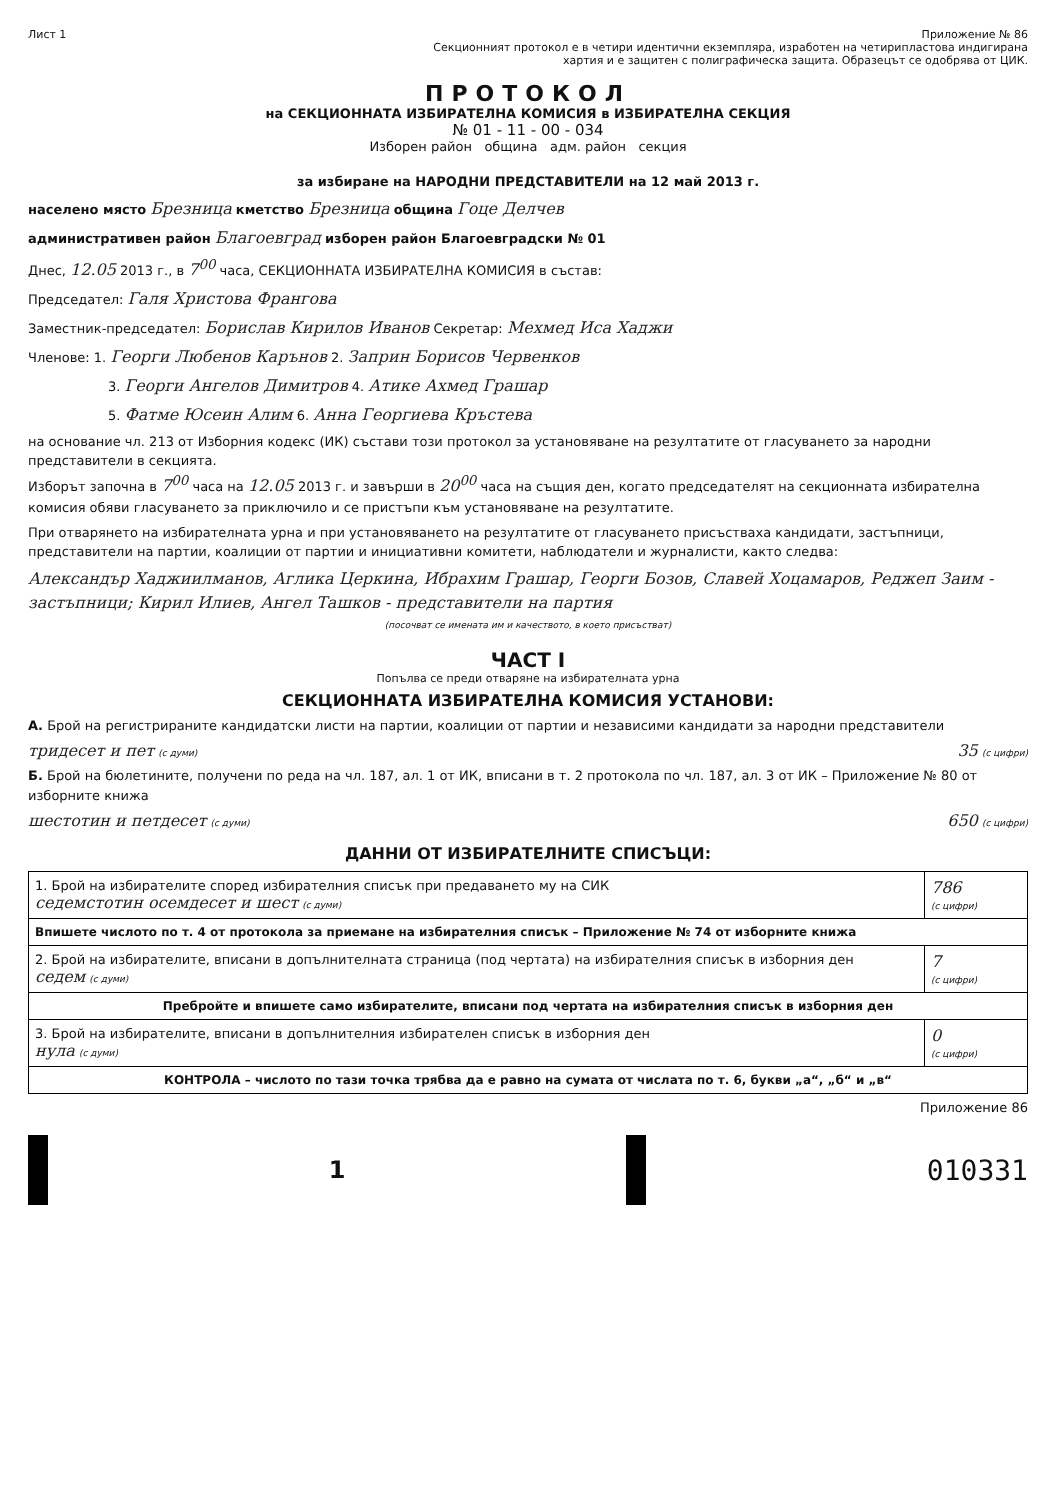Лист 1 Приложение № 86
Секционният протокол е в четири идентични екземпляра, изработен на четирипластова индигирана хартия и е защитен с полиграфическа защита. Образецът се одобрява от ЦИК.
ПРОТОКОЛ
на СЕКЦИОННАТА ИЗБИРАТЕЛНА КОМИСИЯ в ИЗБИРАТЕЛНА СЕКЦИЯ
№ 01 - 11 - 00 - 034
Изборен район община адм. район секция
за избиране на НАРОДНИ ПРЕДСТАВИТЕЛИ на 12 май 2013 г.
населено място Брезница кметство Брезница община Гоце Делчев
административен район Благоевград изборен район Благоевградски № 01
Днес, 12.05 2013 г., в 7<sup>00</sup> часа, СЕКЦИОННАТА ИЗБИРАТЕЛНА КОМИСИЯ в състав:
Председател: Галя Христова Франгова
Заместник-председател: Борислав Кирилов Иванов Секретар: Мехмед Иса Хаджи
Членове: 1. Георги Любенов Карънов 2. Заприн Борисов Червенков
3. Георги Ангелов Димитров 4. Атике Ахмед Грашар
5. Фатме Юсеин Алим 6. Анна Георгиева Кръстева
на основание чл. 213 от Изборния кодекс (ИК) състави този протокол за установяване на резултатите от гласуването за народни представители в секцията.
Изборът започна в 7<sup>00</sup> часа на 12.05 2013 г. и завърши в 20<sup>00</sup> часа на същия ден, когато председателят на секционната избирателна комисия обяви гласуването за приключило и се пристъпи към установяване на резултатите.
При отварянето на избирателната урна и при установяването на резултатите от гласуването присъстваха кандидати, застъпници, представители на партии, коалиции от партии и инициативни комитети, наблюдатели и журналисти, както следва:
Александър Хаджиилманов, Аглика Церкина, Ибрахим Грашар, Георги Бозов, Славей Хоцамаров, Реджеп Заим - застъпници; Кирил Илиев, Ангел Ташков - представители на партия
(посочват се имената им и качеството, в което присъстват)
ЧАСТ I
Попълва се преди отваряне на избирателната урна
СЕКЦИОННАТА ИЗБИРАТЕЛНА КОМИСИЯ УСТАНОВИ:
А. Брой на регистрираните кандидатски листи на партии, коалиции от партии и независими кандидати за народни представители
тридесет и пет (с думи) 35 (с цифри)
Б. Брой на бюлетините, получени по реда на чл. 187, ал. 1 от ИК, вписани в т. 2 протокола по чл. 187, ал. 3 от ИК – Приложение № 80 от изборните книжа
шестотин и петдесет (с думи) 650 (с цифри)
ДАННИ ОТ ИЗБИРАТЕЛНИТЕ СПИСЪЦИ:
| 1. Брой на избирателите според избирателния списък при предаването му на СИК седемстотин осемдесет и шест (с думи) | 786 (с цифри) |
| Впишете числото по т. 4 от протокола за приемане на избирателния списък – Приложение № 74 от изборните книжа | |
| 2. Брой на избирателите, вписани в допълнителната страница (под чертата) на избирателния списък в изборния ден седем (с думи) | 7 (с цифри) |
| Пребройте и впишете само избирателите, вписани под чертата на избирателния списък в изборния ден | |
| 3. Брой на избирателите, вписани в допълнителния избирателен списък в изборния ден нула (с думи) | 0 (с цифри) |
| КОНТРОЛА – числото по тази точка трябва да е равно на сумата от числата по т. 6, букви „а“, „б“ и „в“ | |
Приложение 86
1 010331